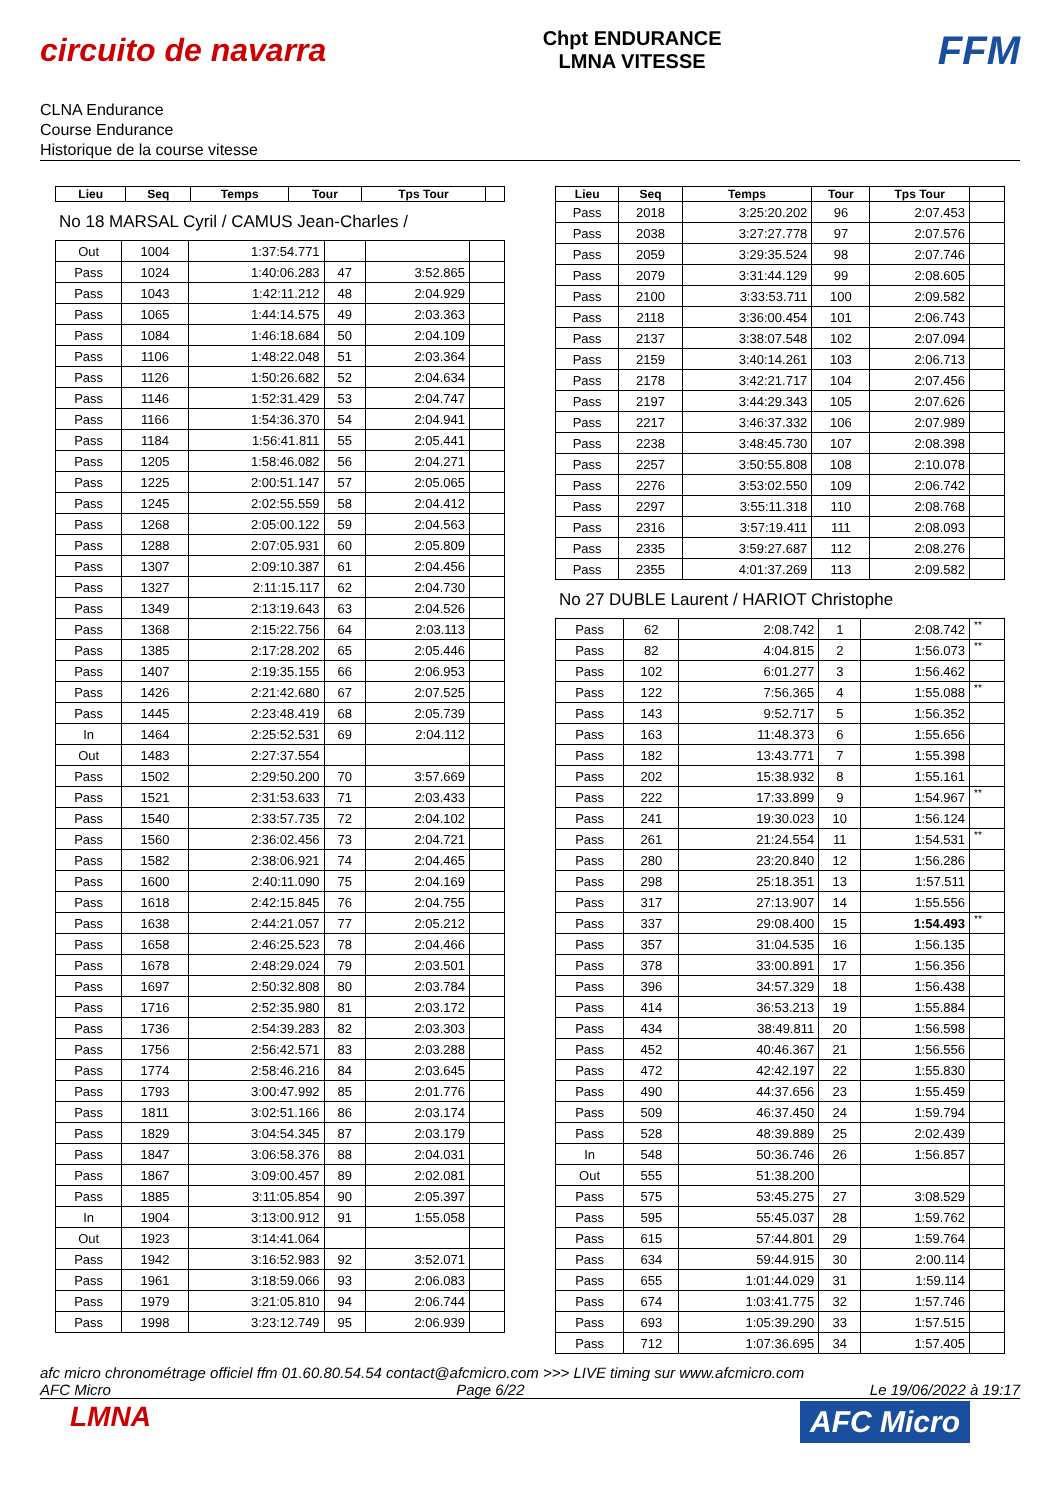circuito de navarra
Chpt ENDURANCE
LMNA VITESSE
FFM
CLNA Endurance
Course Endurance
Historique de la course vitesse
| Lieu | Seq | Temps | Tour | Tps Tour | |
| --- | --- | --- | --- | --- | --- |
No 18 MARSAL Cyril / CAMUS Jean-Charles /
| Out | 1004 | 1:37:54.771 | | | |
| Pass | 1024 | 1:40:06.283 | 47 | 3:52.865 | |
| Pass | 1043 | 1:42:11.212 | 48 | 2:04.929 | |
| Pass | 1065 | 1:44:14.575 | 49 | 2:03.363 | |
| Pass | 1084 | 1:46:18.684 | 50 | 2:04.109 | |
| Pass | 1106 | 1:48:22.048 | 51 | 2:03.364 | |
| Pass | 1126 | 1:50:26.682 | 52 | 2:04.634 | |
| Pass | 1146 | 1:52:31.429 | 53 | 2:04.747 | |
| Pass | 1166 | 1:54:36.370 | 54 | 2:04.941 | |
| Pass | 1184 | 1:56:41.811 | 55 | 2:05.441 | |
| Pass | 1205 | 1:58:46.082 | 56 | 2:04.271 | |
| Pass | 1225 | 2:00:51.147 | 57 | 2:05.065 | |
| Pass | 1245 | 2:02:55.559 | 58 | 2:04.412 | |
| Pass | 1268 | 2:05:00.122 | 59 | 2:04.563 | |
| Pass | 1288 | 2:07:05.931 | 60 | 2:05.809 | |
| Pass | 1307 | 2:09:10.387 | 61 | 2:04.456 | |
| Pass | 1327 | 2:11:15.117 | 62 | 2:04.730 | |
| Pass | 1349 | 2:13:19.643 | 63 | 2:04.526 | |
| Pass | 1368 | 2:15:22.756 | 64 | 2:03.113 | |
| Pass | 1385 | 2:17:28.202 | 65 | 2:05.446 | |
| Pass | 1407 | 2:19:35.155 | 66 | 2:06.953 | |
| Pass | 1426 | 2:21:42.680 | 67 | 2:07.525 | |
| Pass | 1445 | 2:23:48.419 | 68 | 2:05.739 | |
| In | 1464 | 2:25:52.531 | 69 | 2:04.112 | |
| Out | 1483 | 2:27:37.554 | | | |
| Pass | 1502 | 2:29:50.200 | 70 | 3:57.669 | |
| Pass | 1521 | 2:31:53.633 | 71 | 2:03.433 | |
| Pass | 1540 | 2:33:57.735 | 72 | 2:04.102 | |
| Pass | 1560 | 2:36:02.456 | 73 | 2:04.721 | |
| Pass | 1582 | 2:38:06.921 | 74 | 2:04.465 | |
| Pass | 1600 | 2:40:11.090 | 75 | 2:04.169 | |
| Pass | 1618 | 2:42:15.845 | 76 | 2:04.755 | |
| Pass | 1638 | 2:44:21.057 | 77 | 2:05.212 | |
| Pass | 1658 | 2:46:25.523 | 78 | 2:04.466 | |
| Pass | 1678 | 2:48:29.024 | 79 | 2:03.501 | |
| Pass | 1697 | 2:50:32.808 | 80 | 2:03.784 | |
| Pass | 1716 | 2:52:35.980 | 81 | 2:03.172 | |
| Pass | 1736 | 2:54:39.283 | 82 | 2:03.303 | |
| Pass | 1756 | 2:56:42.571 | 83 | 2:03.288 | |
| Pass | 1774 | 2:58:46.216 | 84 | 2:03.645 | |
| Pass | 1793 | 3:00:47.992 | 85 | 2:01.776 | |
| Pass | 1811 | 3:02:51.166 | 86 | 2:03.174 | |
| Pass | 1829 | 3:04:54.345 | 87 | 2:03.179 | |
| Pass | 1847 | 3:06:58.376 | 88 | 2:04.031 | |
| Pass | 1867 | 3:09:00.457 | 89 | 2:02.081 | |
| Pass | 1885 | 3:11:05.854 | 90 | 2:05.397 | |
| In | 1904 | 3:13:00.912 | 91 | 1:55.058 | |
| Out | 1923 | 3:14:41.064 | | | |
| Pass | 1942 | 3:16:52.983 | 92 | 3:52.071 | |
| Pass | 1961 | 3:18:59.066 | 93 | 2:06.083 | |
| Pass | 1979 | 3:21:05.810 | 94 | 2:06.744 | |
| Pass | 1998 | 3:23:12.749 | 95 | 2:06.939 | |
| Lieu | Seq | Temps | Tour | Tps Tour | |
| --- | --- | --- | --- | --- | --- |
| Pass | 2018 | 3:25:20.202 | 96 | 2:07.453 | |
| Pass | 2038 | 3:27:27.778 | 97 | 2:07.576 | |
| Pass | 2059 | 3:29:35.524 | 98 | 2:07.746 | |
| Pass | 2079 | 3:31:44.129 | 99 | 2:08.605 | |
| Pass | 2100 | 3:33:53.711 | 100 | 2:09.582 | |
| Pass | 2118 | 3:36:00.454 | 101 | 2:06.743 | |
| Pass | 2137 | 3:38:07.548 | 102 | 2:07.094 | |
| Pass | 2159 | 3:40:14.261 | 103 | 2:06.713 | |
| Pass | 2178 | 3:42:21.717 | 104 | 2:07.456 | |
| Pass | 2197 | 3:44:29.343 | 105 | 2:07.626 | |
| Pass | 2217 | 3:46:37.332 | 106 | 2:07.989 | |
| Pass | 2238 | 3:48:45.730 | 107 | 2:08.398 | |
| Pass | 2257 | 3:50:55.808 | 108 | 2:10.078 | |
| Pass | 2276 | 3:53:02.550 | 109 | 2:06.742 | |
| Pass | 2297 | 3:55:11.318 | 110 | 2:08.768 | |
| Pass | 2316 | 3:57:19.411 | 111 | 2:08.093 | |
| Pass | 2335 | 3:59:27.687 | 112 | 2:08.276 | |
| Pass | 2355 | 4:01:37.269 | 113 | 2:09.582 | |
No 27 DUBLE Laurent / HARIOT Christophe
| Pass | 62 | 2:08.742 | 1 | 2:08.742 | ** |
| Pass | 82 | 4:04.815 | 2 | 1:56.073 | ** |
| Pass | 102 | 6:01.277 | 3 | 1:56.462 | |
| Pass | 122 | 7:56.365 | 4 | 1:55.088 | ** |
| Pass | 143 | 9:52.717 | 5 | 1:56.352 | |
| Pass | 163 | 11:48.373 | 6 | 1:55.656 | |
| Pass | 182 | 13:43.771 | 7 | 1:55.398 | |
| Pass | 202 | 15:38.932 | 8 | 1:55.161 | |
| Pass | 222 | 17:33.899 | 9 | 1:54.967 | ** |
| Pass | 241 | 19:30.023 | 10 | 1:56.124 | |
| Pass | 261 | 21:24.554 | 11 | 1:54.531 | ** |
| Pass | 280 | 23:20.840 | 12 | 1:56.286 | |
| Pass | 298 | 25:18.351 | 13 | 1:57.511 | |
| Pass | 317 | 27:13.907 | 14 | 1:55.556 | |
| Pass | 337 | 29:08.400 | 15 | 1:54.493 | ** |
| Pass | 357 | 31:04.535 | 16 | 1:56.135 | |
| Pass | 378 | 33:00.891 | 17 | 1:56.356 | |
| Pass | 396 | 34:57.329 | 18 | 1:56.438 | |
| Pass | 414 | 36:53.213 | 19 | 1:55.884 | |
| Pass | 434 | 38:49.811 | 20 | 1:56.598 | |
| Pass | 452 | 40:46.367 | 21 | 1:56.556 | |
| Pass | 472 | 42:42.197 | 22 | 1:55.830 | |
| Pass | 490 | 44:37.656 | 23 | 1:55.459 | |
| Pass | 509 | 46:37.450 | 24 | 1:59.794 | |
| Pass | 528 | 48:39.889 | 25 | 2:02.439 | |
| In | 548 | 50:36.746 | 26 | 1:56.857 | |
| Out | 555 | 51:38.200 | | | |
| Pass | 575 | 53:45.275 | 27 | 3:08.529 | |
| Pass | 595 | 55:45.037 | 28 | 1:59.762 | |
| Pass | 615 | 57:44.801 | 29 | 1:59.764 | |
| Pass | 634 | 59:44.915 | 30 | 2:00.114 | |
| Pass | 655 | 1:01:44.029 | 31 | 1:59.114 | |
| Pass | 674 | 1:03:41.775 | 32 | 1:57.746 | |
| Pass | 693 | 1:05:39.290 | 33 | 1:57.515 | |
| Pass | 712 | 1:07:36.695 | 34 | 1:57.405 | |
afc micro chronométrage officiel ffm 01.60.80.54.54 contact@afcmicro.com >>> LIVE timing sur www.afcmicro.com
AFC Micro Page 6/22 Le 19/06/2022 à 19:17
LMNA
AFC Micro